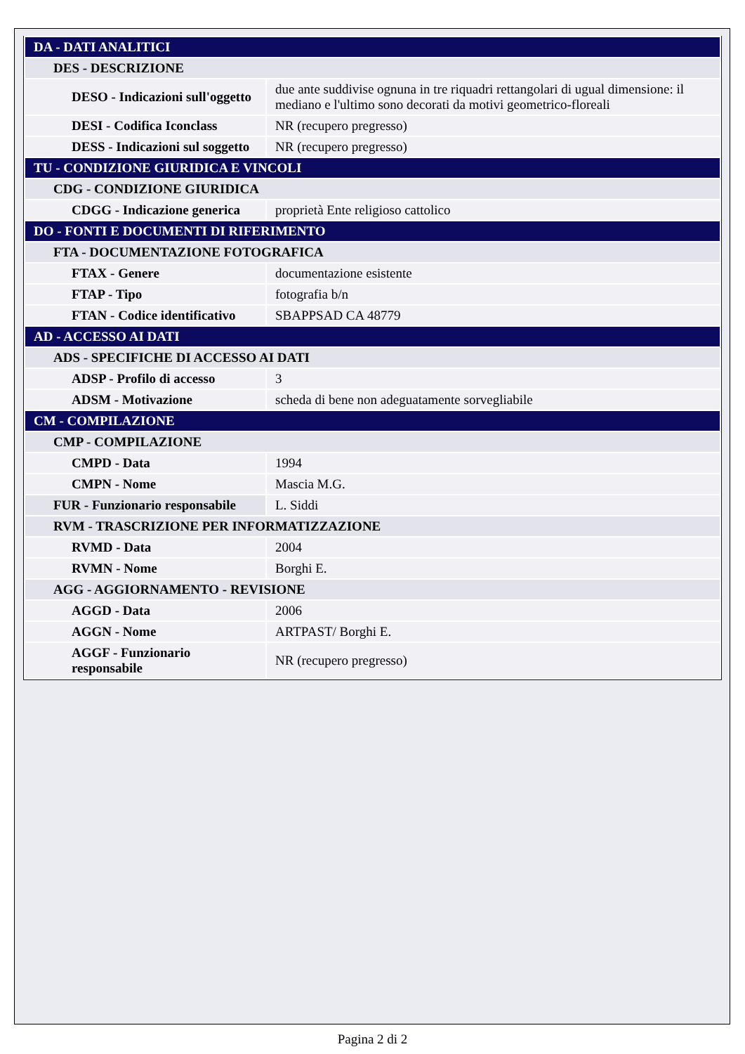| DA - DATI ANALITICI | |
| DES - DESCRIZIONE | |
| DESO - Indicazioni sull'oggetto | due ante suddivise ognuna in tre riquadri rettangolari di ugual dimensione: il mediano e l'ultimo sono decorati da motivi geometrico-floreali |
| DESI - Codifica Iconclass | NR (recupero pregresso) |
| DESS - Indicazioni sul soggetto | NR (recupero pregresso) |
| TU - CONDIZIONE GIURIDICA E VINCOLI | |
| CDG - CONDIZIONE GIURIDICA | |
| CDGG - Indicazione generica | proprietà Ente religioso cattolico |
| DO - FONTI E DOCUMENTI DI RIFERIMENTO | |
| FTA - DOCUMENTAZIONE FOTOGRAFICA | |
| FTAX - Genere | documentazione esistente |
| FTAP - Tipo | fotografia b/n |
| FTAN - Codice identificativo | SBAPPSAD CA 48779 |
| AD - ACCESSO AI DATI | |
| ADS - SPECIFICHE DI ACCESSO AI DATI | |
| ADSP - Profilo di accesso | 3 |
| ADSM - Motivazione | scheda di bene non adeguatamente sorvegliabile |
| CM - COMPILAZIONE | |
| CMP - COMPILAZIONE | |
| CMPD - Data | 1994 |
| CMPN - Nome | Mascia M.G. |
| FUR - Funzionario responsabile | L. Siddi |
| RVM - TRASCRIZIONE PER INFORMATIZZAZIONE | |
| RVMD - Data | 2004 |
| RVMN - Nome | Borghi E. |
| AGG - AGGIORNAMENTO - REVISIONE | |
| AGGD - Data | 2006 |
| AGGN - Nome | ARTPAST/ Borghi E. |
| AGGF - Funzionario responsabile | NR (recupero pregresso) |
Pagina 2 di 2